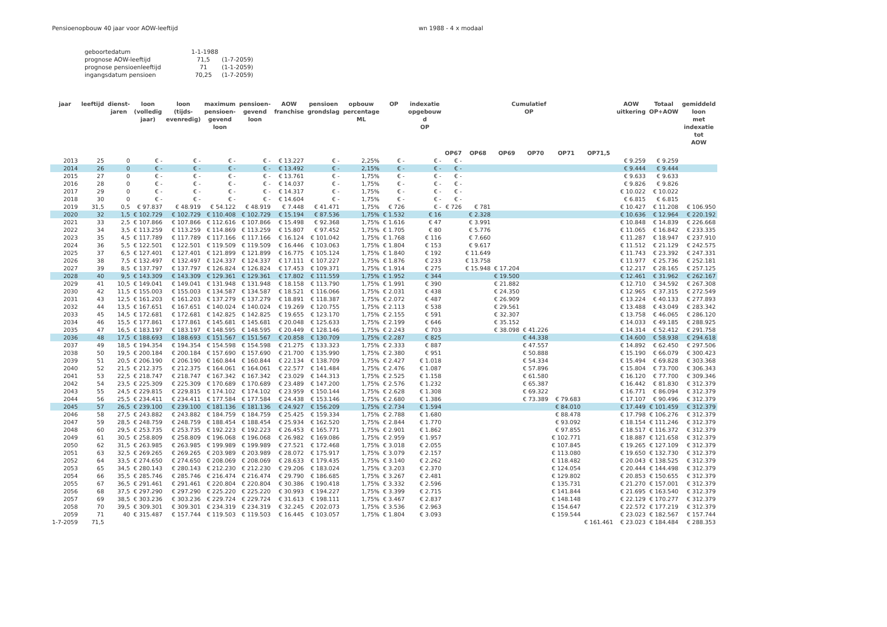Pensioenopbouw 40 jaar voor AOW-leeftijd wn 1988 - 4 x modaal
| geboortedatum | 1-1-1988 | |
| prognose AOW-leeftijd | 71,5 | (1-7-2059) |
| prognose pensioenleeftijd | 71 | (1-1-2059) |
| ingangsdatum pensioen | 70,25 | (1-7-2059) |
| jaar | leeftijd | dienst- jaren | loon (volledig jaar) | loon (tijds- evenredig) | maximum pensioen- gevend loon | pensioen- gevend loon | AOW franchise | pensioen grondslag | opbouw percentage ML | OP | indexatie opgebouw d OP | Cumulatief OP | | | | | | AOW uitkering | Totaal OP+AOW | gemiddeld loon met indexatie tot AOW |
| --- | --- | --- | --- | --- | --- | --- | --- | --- | --- | --- | --- | --- | --- | --- | --- | --- | --- | --- | --- | --- |
| | | | | | | | | | | | | OP67 | OP68 | OP69 | OP70 | OP71 | OP71,5 | | | |
| 2013 | 25 | 0 | € - | € - | € - | € - | € 13.227 | € - | 2,25% | € - | € - | € - | | | | | | € 9.259 | € 9.259 | |
| 2014 | 26 | 0 | € - | € - | € - | € - | € 13.492 | € - | 2,15% | € - | € - | € - | | | | | | € 9.444 | € 9.444 | |
| 2015 | 27 | 0 | € - | € - | € - | € - | € 13.761 | € - | 1,75% | € - | € - | € - | | | | | | € 9.633 | € 9.633 | |
| 2016 | 28 | 0 | € - | € - | € - | € - | € 14.037 | € - | 1,75% | € - | € - | € - | | | | | | € 9.826 | € 9.826 | |
| 2017 | 29 | 0 | € - | € - | € - | € - | € 14.317 | € - | 1,75% | € - | € - | € - | | | | | | € 10.022 | € 10.022 | |
| 2018 | 30 | 0 | € - | € - | € - | € - | € 14.604 | € - | 1,75% | € - | € - | € - | | | | | | € 6.815 | € 6.815 | |
| 2019 | 31,5 | 0,5 | € 97.837 | € 48.919 | € 54.122 | € 48.919 | € 7.448 | € 41.471 | 1,75% | € 726 | € - | € 726 | € 781 | | | | | € 10.427 | € 11.208 | € 106.950 |
| 2020 | 32 | 1,5 | € 102.729 | € 102.729 | € 110.408 | € 102.729 | € 15.194 | € 87.536 | 1,75% | € 1.532 | € 16 | | € 2.328 | | | | | € 10.636 | € 12.964 | € 220.192 |
| 2021 | 33 | 2,5 | € 107.866 | € 107.866 | € 112.616 | € 107.866 | € 15.498 | € 92.368 | 1,75% | € 1.616 | € 47 | | € 3.991 | | | | | € 10.848 | € 14.839 | € 226.668 |
| 2022 | 34 | 3,5 | € 113.259 | € 113.259 | € 114.869 | € 113.259 | € 15.807 | € 97.452 | 1,75% | € 1.705 | € 80 | | € 5.776 | | | | | € 11.065 | € 16.842 | € 233.335 |
| 2023 | 35 | 4,5 | € 117.789 | € 117.789 | € 117.166 | € 117.166 | € 16.124 | € 101.042 | 1,75% | € 1.768 | € 116 | | € 7.660 | | | | | € 11.287 | € 18.947 | € 237.910 |
| 2024 | 36 | 5,5 | € 122.501 | € 122.501 | € 119.509 | € 119.509 | € 16.446 | € 103.063 | 1,75% | € 1.804 | € 153 | | € 9.617 | | | | | € 11.512 | € 21.129 | € 242.575 |
| 2025 | 37 | 6,5 | € 127.401 | € 127.401 | € 121.899 | € 121.899 | € 16.775 | € 105.124 | 1,75% | € 1.840 | € 192 | | € 11.649 | | | | | € 11.743 | € 23.392 | € 247.331 |
| 2026 | 38 | 7,5 | € 132.497 | € 132.497 | € 124.337 | € 124.337 | € 17.111 | € 107.227 | 1,75% | € 1.876 | € 233 | | € 13.758 | | | | | € 11.977 | € 25.736 | € 252.181 |
| 2027 | 39 | 8,5 | € 137.797 | € 137.797 | € 126.824 | € 126.824 | € 17.453 | € 109.371 | 1,75% | € 1.914 | € 275 | | € 15.948 | € 17.204 | | | | € 12.217 | € 28.165 | € 257.125 |
| 2028 | 40 | 9,5 | € 143.309 | € 143.309 | € 129.361 | € 129.361 | € 17.802 | € 111.559 | 1,75% | € 1.952 | € 344 | | | € 19.500 | | | | € 12.461 | € 31.962 | € 262.167 |
| 2029 | 41 | 10,5 | € 149.041 | € 149.041 | € 131.948 | € 131.948 | € 18.158 | € 113.790 | 1,75% | € 1.991 | € 390 | | | € 21.882 | | | | € 12.710 | € 34.592 | € 267.308 |
| 2030 | 42 | 11,5 | € 155.003 | € 155.003 | € 134.587 | € 134.587 | € 18.521 | € 116.066 | 1,75% | € 2.031 | € 438 | | | € 24.350 | | | | € 12.965 | € 37.315 | € 272.549 |
| 2031 | 43 | 12,5 | € 161.203 | € 161.203 | € 137.279 | € 137.279 | € 18.891 | € 118.387 | 1,75% | € 2.072 | € 487 | | | € 26.909 | | | | € 13.224 | € 40.133 | € 277.893 |
| 2032 | 44 | 13,5 | € 167.651 | € 167.651 | € 140.024 | € 140.024 | € 19.269 | € 120.755 | 1,75% | € 2.113 | € 538 | | | € 29.561 | | | | € 13.488 | € 43.049 | € 283.342 |
| 2033 | 45 | 14,5 | € 172.681 | € 172.681 | € 142.825 | € 142.825 | € 19.655 | € 123.170 | 1,75% | € 2.155 | € 591 | | | € 32.307 | | | | € 13.758 | € 46.065 | € 286.120 |
| 2034 | 46 | 15,5 | € 177.861 | € 177.861 | € 145.681 | € 145.681 | € 20.048 | € 125.633 | 1,75% | € 2.199 | € 646 | | | € 35.152 | | | | € 14.033 | € 49.185 | € 288.925 |
| 2035 | 47 | 16,5 | € 183.197 | € 183.197 | € 148.595 | € 148.595 | € 20.449 | € 128.146 | 1,75% | € 2.243 | € 703 | | | € 38.098 | € 41.226 | | | € 14.314 | € 52.412 | € 291.758 |
| 2036 | 48 | 17,5 | € 188.693 | € 188.693 | € 151.567 | € 151.567 | € 20.858 | € 130.709 | 1,75% | € 2.287 | € 825 | | | | € 44.338 | | | € 14.600 | € 58.938 | € 294.618 |
| 2037 | 49 | 18,5 | € 194.354 | € 194.354 | € 154.598 | € 154.598 | € 21.275 | € 133.323 | 1,75% | € 2.333 | € 887 | | | | € 47.557 | | | € 14.892 | € 62.450 | € 297.506 |
| 2038 | 50 | 19,5 | € 200.184 | € 200.184 | € 157.690 | € 157.690 | € 21.700 | € 135.990 | 1,75% | € 2.380 | € 951 | | | | € 50.888 | | | € 15.190 | € 66.079 | € 300.423 |
| 2039 | 51 | 20,5 | € 206.190 | € 206.190 | € 160.844 | € 160.844 | € 22.134 | € 138.709 | 1,75% | € 2.427 | € 1.018 | | | | € 54.334 | | | € 15.494 | € 69.828 | € 303.368 |
| 2040 | 52 | 21,5 | € 212.375 | € 212.375 | € 164.061 | € 164.061 | € 22.577 | € 141.484 | 1,75% | € 2.476 | € 1.087 | | | | € 57.896 | | | € 15.804 | € 73.700 | € 306.343 |
| 2041 | 53 | 22,5 | € 218.747 | € 218.747 | € 167.342 | € 167.342 | € 23.029 | € 144.313 | 1,75% | € 2.525 | € 1.158 | | | | € 61.580 | | | € 16.120 | € 77.700 | € 309.346 |
| 2042 | 54 | 23,5 | € 225.309 | € 225.309 | € 170.689 | € 170.689 | € 23.489 | € 147.200 | 1,75% | € 2.576 | € 1.232 | | | | € 65.387 | | | € 16.442 | € 81.830 | € 312.379 |
| 2043 | 55 | 24,5 | € 229.815 | € 229.815 | € 174.102 | € 174.102 | € 23.959 | € 150.144 | 1,75% | € 2.628 | € 1.308 | | | | € 69.322 | | | € 16.771 | € 86.094 | € 312.379 |
| 2044 | 56 | 25,5 | € 234.411 | € 234.411 | € 177.584 | € 177.584 | € 24.438 | € 153.146 | 1,75% | € 2.680 | € 1.386 | | | | € 73.389 | € 79.683 | | € 17.107 | € 90.496 | € 312.379 |
| 2045 | 57 | 26,5 | € 239.100 | € 239.100 | € 181.136 | € 181.136 | € 24.927 | € 156.209 | 1,75% | € 2.734 | € 1.594 | | | | | € 84.010 | | € 17.449 | € 101.459 | € 312.379 |
| 2046 | 58 | 27,5 | € 243.882 | € 243.882 | € 184.759 | € 184.759 | € 25.425 | € 159.334 | 1,75% | € 2.788 | € 1.680 | | | | | € 88.478 | | € 17.798 | € 106.276 | € 312.379 |
| 2047 | 59 | 28,5 | € 248.759 | € 248.759 | € 188.454 | € 188.454 | € 25.934 | € 162.520 | 1,75% | € 2.844 | € 1.770 | | | | | € 93.092 | | € 18.154 | € 111.246 | € 312.379 |
| 2048 | 60 | 29,5 | € 253.735 | € 253.735 | € 192.223 | € 192.223 | € 26.453 | € 165.771 | 1,75% | € 2.901 | € 1.862 | | | | | € 97.855 | | € 18.517 | € 116.372 | € 312.379 |
| 2049 | 61 | 30,5 | € 258.809 | € 258.809 | € 196.068 | € 196.068 | € 26.982 | € 169.086 | 1,75% | € 2.959 | € 1.957 | | | | | € 102.771 | | € 18.887 | € 121.658 | € 312.379 |
| 2050 | 62 | 31,5 | € 263.985 | € 263.985 | € 199.989 | € 199.989 | € 27.521 | € 172.468 | 1,75% | € 3.018 | € 2.055 | | | | | € 107.845 | | € 19.265 | € 127.109 | € 312.379 |
| 2051 | 63 | 32,5 | € 269.265 | € 269.265 | € 203.989 | € 203.989 | € 28.072 | € 175.917 | 1,75% | € 3.079 | € 2.157 | | | | | € 113.080 | | € 19.650 | € 132.730 | € 312.379 |
| 2052 | 64 | 33,5 | € 274.650 | € 274.650 | € 208.069 | € 208.069 | € 28.633 | € 179.435 | 1,75% | € 3.140 | € 2.262 | | | | | € 118.482 | | € 20.043 | € 138.525 | € 312.379 |
| 2053 | 65 | 34,5 | € 280.143 | € 280.143 | € 212.230 | € 212.230 | € 29.206 | € 183.024 | 1,75% | € 3.203 | € 2.370 | | | | | € 124.054 | | € 20.444 | € 144.498 | € 312.379 |
| 2054 | 66 | 35,5 | € 285.746 | € 285.746 | € 216.474 | € 216.474 | € 29.790 | € 186.685 | 1,75% | € 3.267 | € 2.481 | | | | | € 129.802 | | € 20.853 | € 150.655 | € 312.379 |
| 2055 | 67 | 36,5 | € 291.461 | € 291.461 | € 220.804 | € 220.804 | € 30.386 | € 190.418 | 1,75% | € 3.332 | € 2.596 | | | | | € 135.731 | | € 21.270 | € 157.001 | € 312.379 |
| 2056 | 68 | 37,5 | € 297.290 | € 297.290 | € 225.220 | € 225.220 | € 30.993 | € 194.227 | 1,75% | € 3.399 | € 2.715 | | | | | € 141.844 | | € 21.695 | € 163.540 | € 312.379 |
| 2057 | 69 | 38,5 | € 303.236 | € 303.236 | € 229.724 | € 229.724 | € 31.613 | € 198.111 | 1,75% | € 3.467 | € 2.837 | | | | | € 148.148 | | € 22.129 | € 170.277 | € 312.379 |
| 2058 | 70 | 39,5 | € 309.301 | € 309.301 | € 234.319 | € 234.319 | € 32.245 | € 202.073 | 1,75% | € 3.536 | € 2.963 | | | | | € 154.647 | | € 22.572 | € 177.219 | € 312.379 |
| 2059 | 71 | 40 | € 315.487 | € 157.744 | € 119.503 | € 119.503 | € 16.445 | € 103.057 | 1,75% | € 1.804 | € 3.093 | | | | | € 159.544 | | € 23.023 | € 182.567 | € 157.744 |
| 1-7-2059 | 71,5 | | | | | | | | | | | | | | | | € 161.461 | € 23.023 | € 184.484 | € 288.353 |